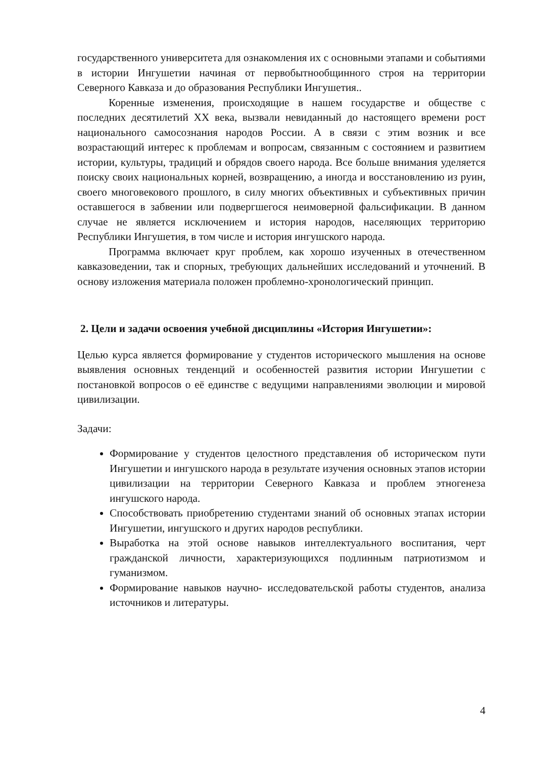государственного университета для ознакомления их с основными этапами и событиями в истории Ингушетии начиная от первобытнообщинного строя на территории Северного Кавказа и до образования Республики Ингушетия..
Коренные изменения, происходящие в нашем государстве и обществе с последних десятилетий XX века, вызвали невиданный до настоящего времени рост национального самосознания народов России. А в связи с этим возник и все возрастающий интерес к проблемам и вопросам, связанным с состоянием и развитием истории, культуры, традиций и обрядов своего народа. Все больше внимания уделяется поиску своих национальных корней, возвращению, а иногда и восстановлению из руин, своего многовекового прошлого, в силу многих объективных и субъективных причин оставшегося в забвении или подвергшегося неимоверной фальсификации. В данном случае не является исключением и история народов, населяющих территорию Республики Ингушетия, в том числе и история ингушского народа.
Программа включает круг проблем, как хорошо изученных в отечественном кавказоведении, так и спорных, требующих дальнейших исследований и уточнений. В основу изложения материала положен проблемно-хронологический принцип.
2. Цели и задачи освоения учебной дисциплины «История Ингушетии»:
Целью курса является формирование у студентов исторического мышления на основе выявления основных тенденций и особенностей развития истории Ингушетии с постановкой вопросов о её единстве с ведущими направлениями эволюции и мировой цивилизации.
Задачи:
Формирование у студентов целостного представления об историческом пути Ингушетии и ингушского народа в результате изучения основных этапов истории цивилизации на территории Северного Кавказа и проблем этногенеза ингушского народа.
Способствовать приобретению студентами знаний об основных этапах истории Ингушетии, ингушского и других народов республики.
Выработка на этой основе навыков интеллектуального воспитания, черт гражданской личности, характеризующихся подлинным патриотизмом и гуманизмом.
Формирование навыков научно- исследовательской работы студентов, анализа источников и литературы.
4